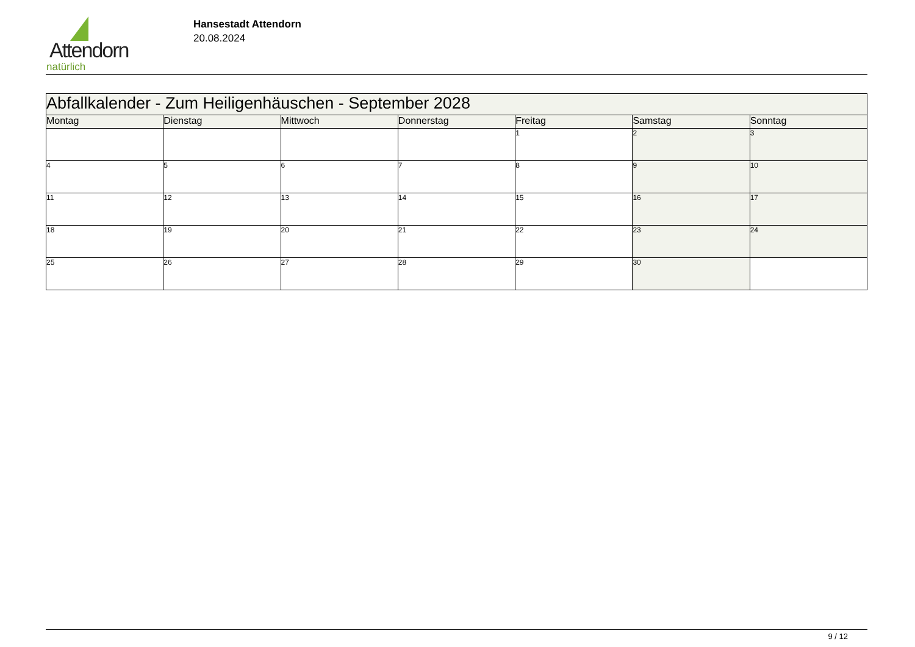Attendorn
natürlich
Hansestadt Attendorn
20.08.2024
| Abfallkalender - Zum Heiligenhäuschen - September 2028 | | | | | | |
| Montag | Dienstag | Mittwoch | Donnerstag | Freitag | Samstag | Sonntag |
| | | | | 1 | 2 | 3 |
| 4 | 5 | 6 | 7 | 8 | 9 | 10 |
| 11 | 12 | 13 | 14 | 15 | 16 | 17 |
| 18 | 19 | 20 | 21 | 22 | 23 | 24 |
| 25 | 26 | 27 | 28 | 29 | 30 | |
9 / 12